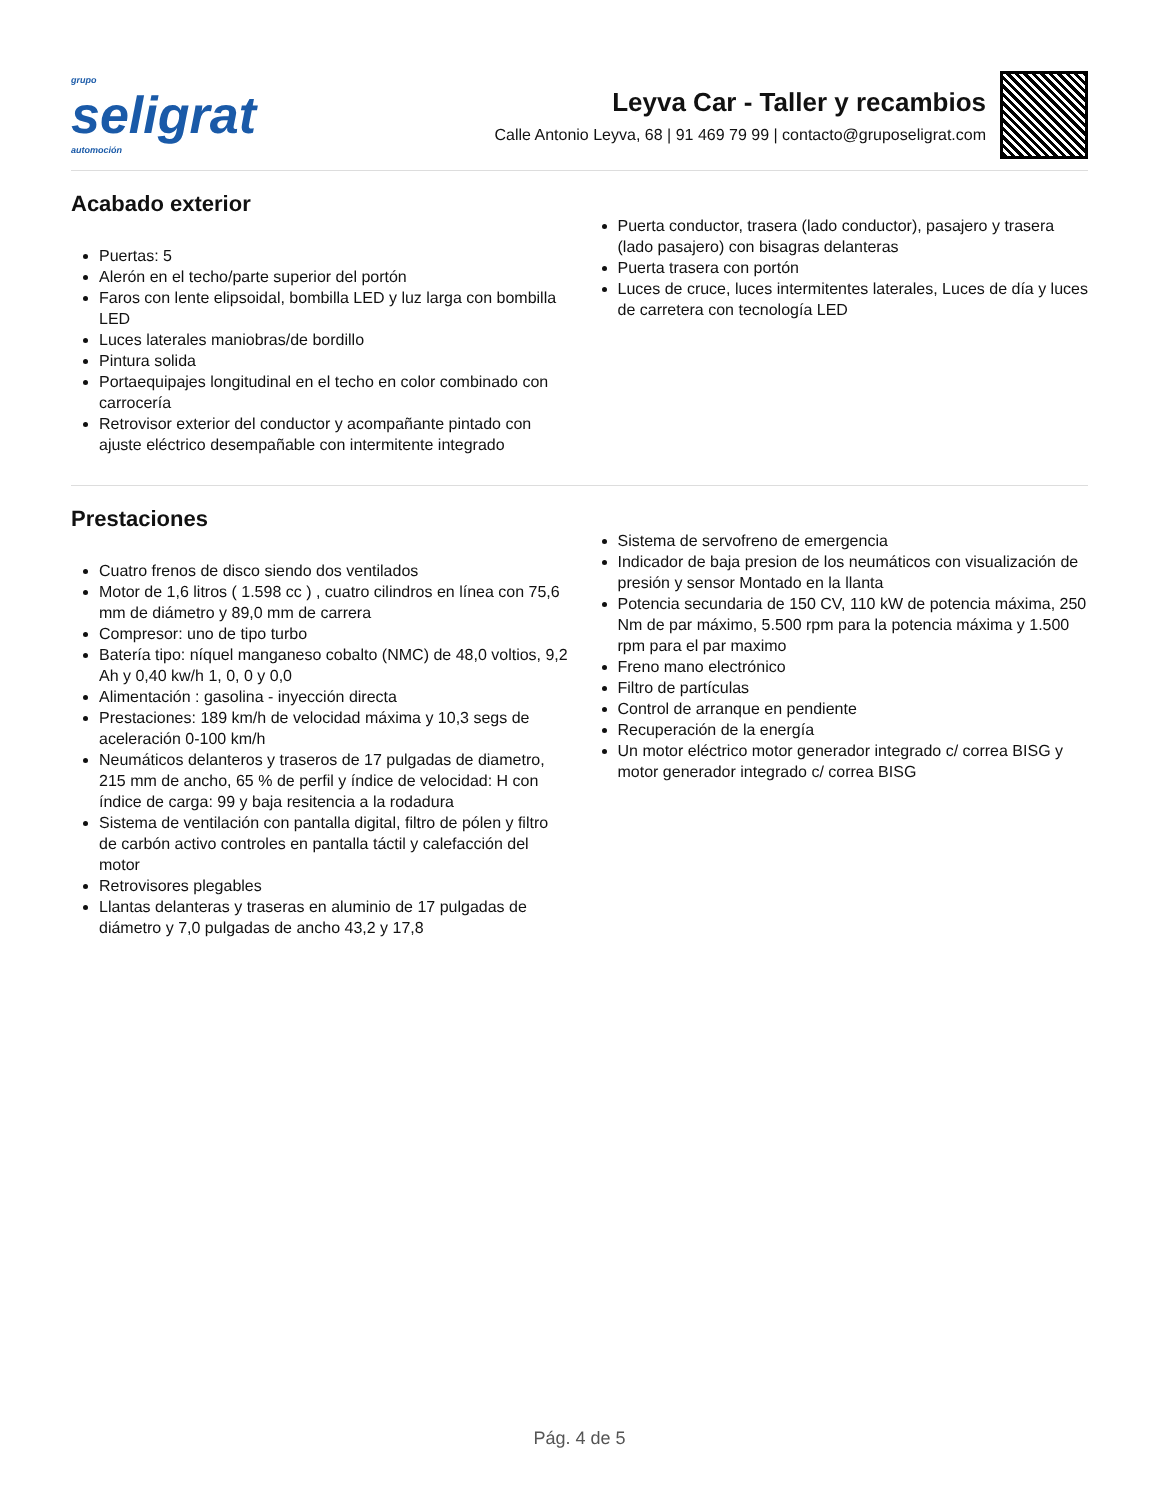grupo
seligrat
automoción
Leyva Car - Taller y recambios
Calle Antonio Leyva, 68 | 91 469 79 99 | contacto@gruposeligrat.com
Acabado exterior
Puertas: 5
Alerón en el techo/parte superior del portón
Faros con lente elipsoidal, bombilla LED y luz larga con bombilla LED
Luces laterales maniobras/de bordillo
Pintura solida
Portaequipajes longitudinal en el techo en color combinado con carrocería
Retrovisor exterior del conductor y acompañante pintado con ajuste eléctrico desempañable con intermitente integrado
Puerta conductor, trasera (lado conductor), pasajero y trasera (lado pasajero) con bisagras delanteras
Puerta trasera con portón
Luces de cruce, luces intermitentes laterales, Luces de día y luces de carretera con tecnología LED
Prestaciones
Cuatro frenos de disco siendo dos ventilados
Motor de 1,6 litros ( 1.598 cc ) , cuatro cilindros en línea con 75,6 mm de diámetro y 89,0 mm de carrera
Compresor: uno de tipo turbo
Batería tipo: níquel manganeso cobalto (NMC) de 48,0 voltios, 9,2 Ah y 0,40 kw/h 1, 0, 0 y 0,0
Alimentación : gasolina - inyección directa
Prestaciones: 189 km/h de velocidad máxima y 10,3 segs de aceleración 0-100 km/h
Neumáticos delanteros y traseros de 17 pulgadas de diametro, 215 mm de ancho, 65 % de perfil y índice de velocidad: H con índice de carga: 99 y baja resitencia a la rodadura
Sistema de ventilación con pantalla digital, filtro de pólen y filtro de carbón activo controles en pantalla táctil y calefacción del motor
Retrovisores plegables
Llantas delanteras y traseras en aluminio de 17 pulgadas de diámetro y 7,0 pulgadas de ancho 43,2 y 17,8
Sistema de servofreno de emergencia
Indicador de baja presion de los neumáticos con visualización de presión y sensor Montado en la llanta
Potencia secundaria de 150 CV, 110 kW de potencia máxima, 250 Nm de par máximo, 5.500 rpm para la potencia máxima y 1.500 rpm para el par maximo
Freno mano electrónico
Filtro de partículas
Control de arranque en pendiente
Recuperación de la energía
Un motor eléctrico motor generador integrado c/ correa BISG y motor generador integrado c/ correa BISG
Pág. 4 de 5